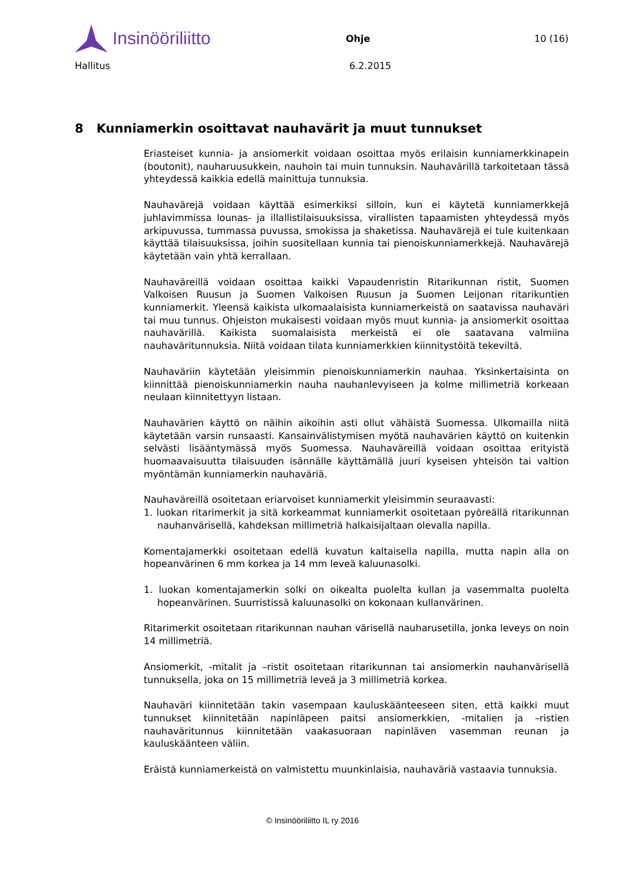Insinööriliitto
Ohje 10 (16)
Hallitus 6.2.2015
8 Kunniamerkin osoittavat nauhavärit ja muut tunnukset
Eriasteiset kunnia- ja ansiomerkit voidaan osoittaa myös erilaisin kunniamerk­kinapein (boutonit), nauharuusukkein, nauhoin tai muin tunnuksin. Nauhaväril­lä tarkoitetaan tässä yhteydessä kaikkia edellä mainittuja tunnuksia.
Nauhavärejä voidaan käyttää esimerkiksi silloin, kun ei käytetä kunniamerkke­jä juhlavimmissa lounas- ja illallistilaisuuksissa, virallisten tapaamisten yhtey­dessä myös arkipuvussa, tummassa puvussa, smokissa ja shaketissa. Nauha­värejä ei tule kuitenkaan käyttää tilaisuuksissa, joihin suositellaan kunnia tai pienoiskunniamerkkejä. Nauhavärejä käytetään vain yhtä kerrallaan.
Nauhaväreillä voidaan osoittaa kaikki Vapaudenristin Ritarikunnan ristit, Suo­men Valkoisen Ruusun ja Suomen Valkoisen Ruusun ja Suomen Leijonan ritari­kuntien kunniamerkit. Yleensä kaikista ulkomaalaisista kunniamerkeistä on saatavissa nauhaväri tai muu tunnus. Ohjeiston mukaisesti voidaan myös muut kunnia- ja ansiomerkit osoittaa nauhavärillä. Kaikista suomalaisista merkeistä ei ole saatavana valmiina nauhaväritunnuksia. Niitä voidaan tilata kunniamerk­kien kiinnitystöitä tekeviltä.
Nauhaväriin käytetään yleisimmin pienoiskunniamerkin nauhaa. Yksinkertaisin­ta on kiinnittää pienoiskunniamerkin nauha nauhanlevyiseen ja kolme millimet­riä korkeaan neulaan kiinnitettyyn listaan.
Nauhavärien käyttö on näihin aikoihin asti ollut vähäistä Suomessa. Ulkomailla niitä käytetään varsin runsaasti. Kansainvälistymisen myötä nauhavärien käyt­tö on kuitenkin selvästi lisääntymässä myös Suomessa. Nauhaväreillä voidaan osoittaa erityistä huomaavaisuutta tilaisuuden isännälle käyttämällä juuri ky­seisen yhteisön tai valtion myöntämän kunniamerkin nauhaväriä.
Nauhaväreillä osoitetaan eriarvoiset kunniamerkit yleisimmin seuraavasti:
1. luokan ritarimerkit ja sitä korkeammat kunniamerkit osoitetaan pyöreällä ri­tarikunnan nauhanvärisellä, kahdeksan millimetriä halkaisijaltaan olevalla napilla.
Komentajamerkki osoitetaan edellä kuvatun kaltaisella napilla, mutta napin alla on hopeanvärinen 6 mm korkea ja 14 mm leveä kaluunasolki.
1. luokan komentajamerkin solki on oikealta puolelta kullan ja vasemmalta puolelta hopeanvärinen. Suurristissä kaluunasolki on kokonaan kullanväri­nen.
Ritarimerkit osoitetaan ritarikunnan nauhan värisellä nauharusetilla, jonka le­veys on noin 14 millimetriä.
Ansiomerkit, -mitalit ja –ristit osoitetaan ritarikunnan tai ansiomerkin nauhan­värisellä tunnuksella, joka on 15 millimetriä leveä ja 3 millimetriä korkea.
Nauhaväri kiinnitetään takin vasempaan kauluskäänteeseen siten, että kaikki muut tunnukset kiinnitetään napinläpeen paitsi ansiomerkkien, -mitalien ja –ristien nauhaväritunnus kiinnitetään vaakasuoraan napinläven vasemman reunan ja kauluskäänteen väliin.
Eräistä kunniamerkeistä on valmistettu muunkinlaisia, nauhaväriä vastaavia tunnuksia.
© Insinööriliitto IL ry 2016